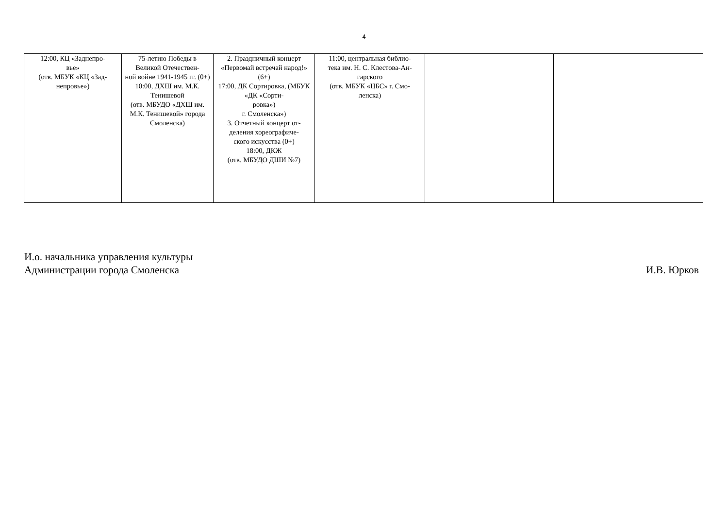4
| 12:00, КЦ «Заднепро- вье» (отв. МБУК «КЦ «Зад- непровье») | 75-летию Победы в Великой Отечествен- ной войне 1941-1945 гг. (0+) 10:00, ДХШ им. М.К. Тенишевой (отв. МБУДО «ДХШ им. М.К. Тенишевой» города Смоленска) | 2. Праздничный концерт «Первомай встречай народ!» (6+) 17:00, ДК Сортировка, (МБУК «ДК «Сорти- ровка») г. Смоленска») 3. Отчетный концерт от- деления хореографиче- ского искусства (0+) 18:00, ДКЖ (отв. МБУДО ДШИ №7) | 11:00, центральная библио- тека им. Н. С. Клестова-Ан- гарского (отв. МБУК «ЦБС» г. Смо- ленска) | | |
И.о. начальника управления культуры
Администрации города Смоленска
И.В. Юрков